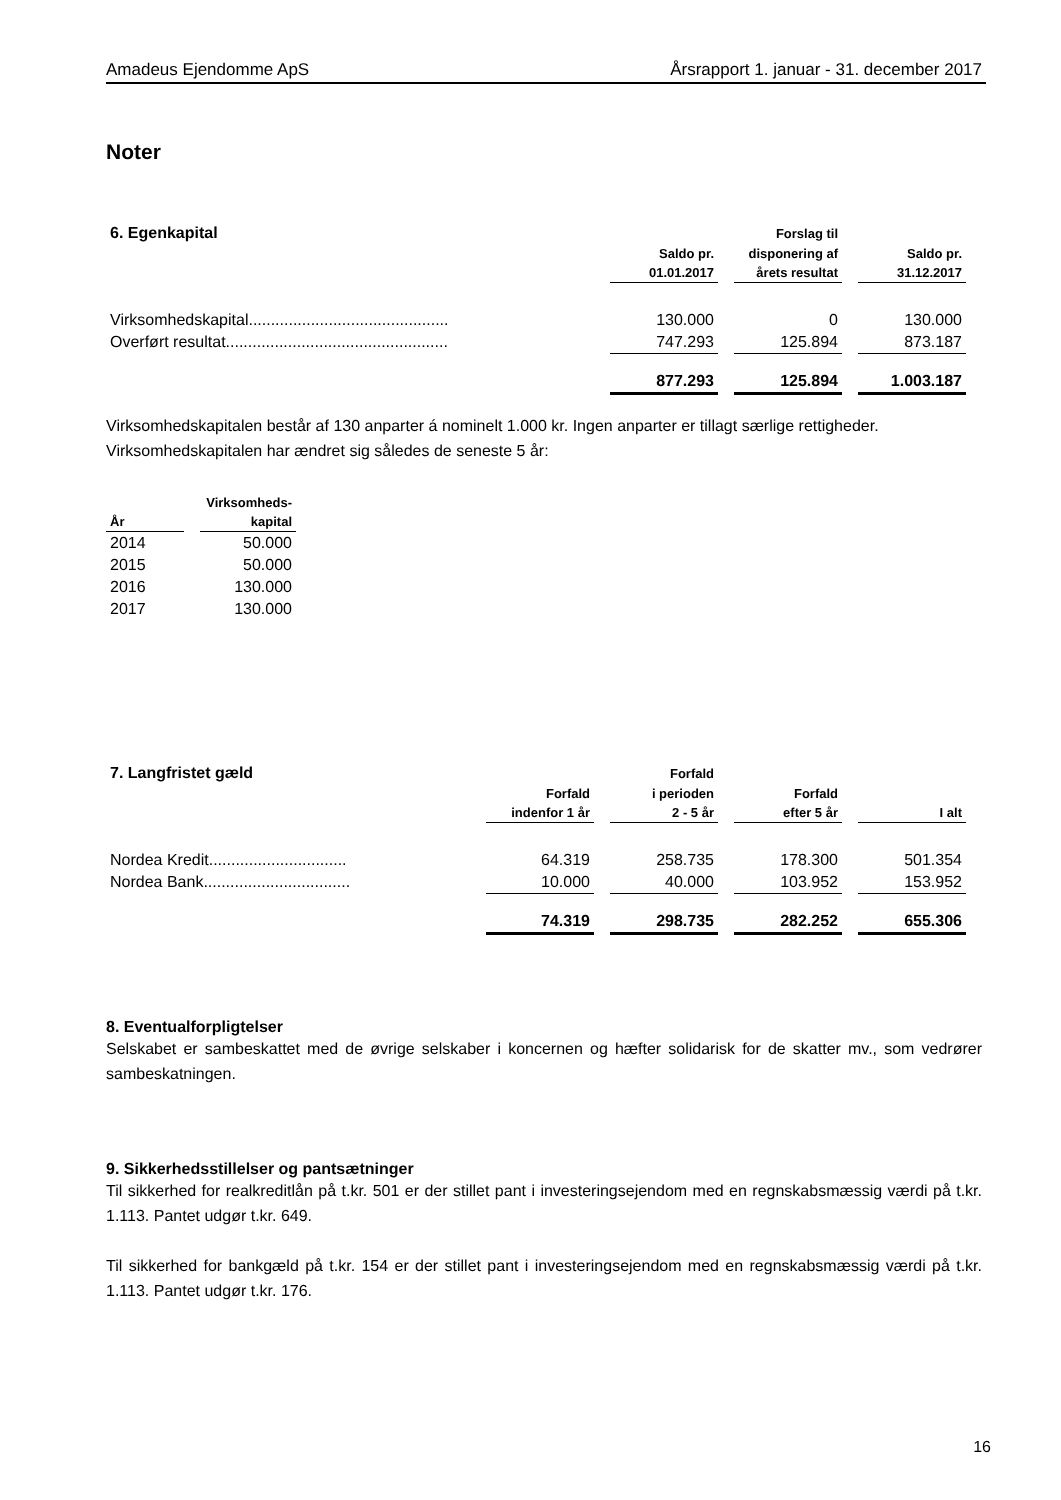Amadeus Ejendomme ApS Årsrapport 1. januar - 31. december 2017
Noter
| 6. Egenkapital | | Forslag til | |
| --- | --- | --- | --- |
| | Saldo pr. | disponering af | Saldo pr. |
| | 01.01.2017 | årets resultat | 31.12.2017 |
| Virksomhedskapital............................................. | 130.000 | 0 | 130.000 |
| Overført resultat.................................................. | 747.293 | 125.894 | 873.187 |
| | 877.293 | 125.894 | 1.003.187 |
Virksomhedskapitalen består af 130 anparter á nominelt 1.000 kr. Ingen anparter er tillagt særlige rettigheder.
Virksomhedskapitalen har ændret sig således de seneste 5 år:
| | Virksomheds- |
| --- | --- |
| År | kapital |
| 2014 | 50.000 |
| 2015 | 50.000 |
| 2016 | 130.000 |
| 2017 | 130.000 |
| 7. Langfristet gæld | | Forfald | | |
| --- | --- | --- | --- | --- |
| | Forfald | i perioden | Forfald | |
| | indenfor 1 år | 2 - 5 år | efter 5 år | I alt |
| Nordea Kredit............................... | 64.319 | 258.735 | 178.300 | 501.354 |
| Nordea Bank................................. | 10.000 | 40.000 | 103.952 | 153.952 |
| | 74.319 | 298.735 | 282.252 | 655.306 |
8. Eventualforpligtelser
Selskabet er sambeskattet med de øvrige selskaber i koncernen og hæfter solidarisk for de skatter mv., som vedrører sambeskatningen.
9. Sikkerhedsstillelser og pantsætninger
Til sikkerhed for realkreditlån på t.kr. 501 er der stillet pant i investeringsejendom med en regnskabsmæssig værdi på t.kr. 1.113. Pantet udgør t.kr. 649.
Til sikkerhed for bankgæld på t.kr. 154 er der stillet pant i investeringsejendom med en regnskabsmæssig værdi på t.kr. 1.113. Pantet udgør t.kr. 176.
16